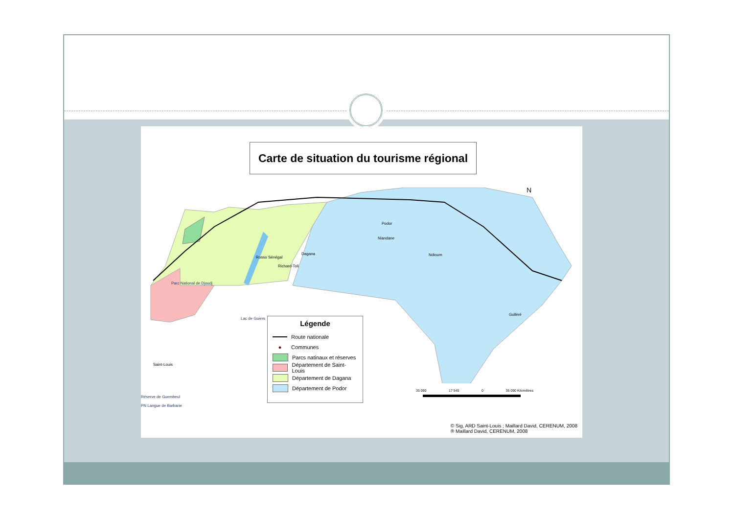Carte de situation du tourisme régional
Rosso Sénégal
Richard-Toll
Dagana
Podor
Niandane
Ndioum
Gollèré
Saint-Louis
Parc National de Djoudj
Lac de Guiers
Réserve de Guembeul
PN Langue de Barbarie
N
Légende
Route nationale
● Communes
Parcs natinaux et réserves
Département de Saint-Louis
Département de Dagana
Département de Podor
35 090 17 545 0 35 090 Kilomètres
© Sig, ARD Saint-Louis ; Maillard David, CERENUM, 2008
® Maillard David, CERENUM, 2008